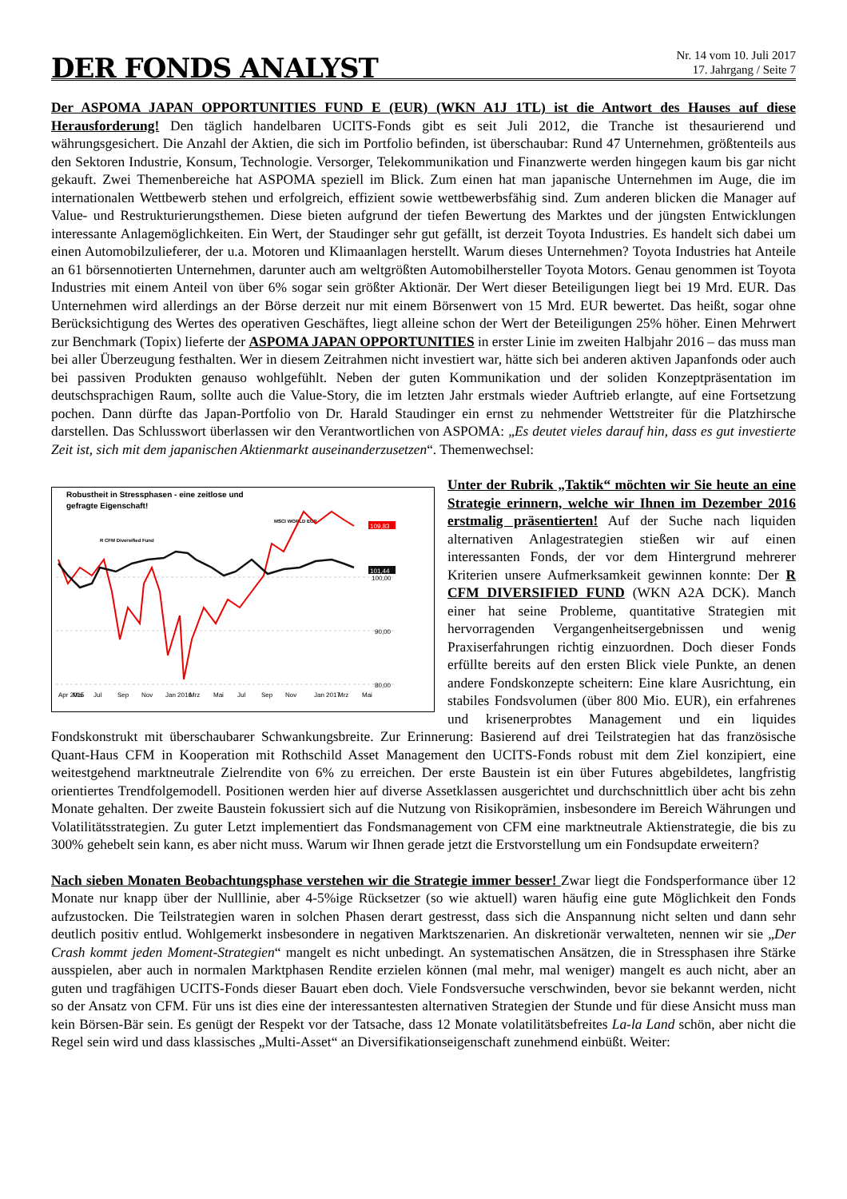DER FONDS ANALYST
Nr. 14 vom 10. Juli 2017
17. Jahrgang / Seite 7
Der ASPOMA JAPAN OPPORTUNITIES FUND E (EUR) (WKN A1J 1TL) ist die Antwort des Hauses auf diese Herausforderung! Den täglich handelbaren UCITS-Fonds gibt es seit Juli 2012, die Tranche ist thesaurierend und währungsgesichert. Die Anzahl der Aktien, die sich im Portfolio befinden, ist überschaubar: Rund 47 Unternehmen, größtenteils aus den Sektoren Industrie, Konsum, Technologie. Versorger, Telekommunikation und Finanzwerte werden hingegen kaum bis gar nicht gekauft. Zwei Themenbereiche hat ASPOMA speziell im Blick. Zum einen hat man japanische Unternehmen im Auge, die im internationalen Wettbewerb stehen und erfolgreich, effizient sowie wettbewerbsfähig sind. Zum anderen blicken die Manager auf Value- und Restrukturierungsthemen. Diese bieten aufgrund der tiefen Bewertung des Marktes und der jüngsten Entwicklungen interessante Anlagemöglichkeiten. Ein Wert, der Staudinger sehr gut gefällt, ist derzeit Toyota Industries. Es handelt sich dabei um einen Automobilzulieferer, der u.a. Motoren und Klimaanlagen herstellt. Warum dieses Unternehmen? Toyota Industries hat Anteile an 61 börsennotierten Unternehmen, darunter auch am weltgrößten Automobilhersteller Toyota Motors. Genau genommen ist Toyota Industries mit einem Anteil von über 6% sogar sein größter Aktionär. Der Wert dieser Beteiligungen liegt bei 19 Mrd. EUR. Das Unternehmen wird allerdings an der Börse derzeit nur mit einem Börsenwert von 15 Mrd. EUR bewertet. Das heißt, sogar ohne Berücksichtigung des Wertes des operativen Geschäftes, liegt alleine schon der Wert der Beteiligungen 25% höher. Einen Mehrwert zur Benchmark (Topix) lieferte der ASPOMA JAPAN OPPORTUNITIES in erster Linie im zweiten Halbjahr 2016 – das muss man bei aller Überzeugung festhalten. Wer in diesem Zeitrahmen nicht investiert war, hätte sich bei anderen aktiven Japanfonds oder auch bei passiven Produkten genauso wohlgefühlt. Neben der guten Kommunikation und der soliden Konzeptpräsentation im deutschsprachigen Raum, sollte auch die Value-Story, die im letzten Jahr erstmals wieder Auftrieb erlangte, auf eine Fortsetzung pochen. Dann dürfte das Japan-Portfolio von Dr. Harald Staudinger ein ernst zu nehmender Wettstreiter für die Platzhirsche darstellen. Das Schlusswort überlassen wir den Verantwortlichen von ASPOMA: „Es deutet vieles darauf hin, dass es gut investierte Zeit ist, sich mit dem japanischen Aktienmarkt auseinanderzusetzen“. Themenwechsel:
Robustheit in Stressphasen - eine zeitlose und
gefragte Eigenschaft!
MSCI WORLD EUR
R CFM Diversified Fund
109,83
101,44
100,00
90,00
80,00
Apr 2015
Mai
Jul
Sep
Nov
Jan 2016
Mrz
Mai
Jul
Sep
Nov
Jan 2017
Mrz
Mai
Unter der Rubrik „Taktik“ möchten wir Sie heute an eine Strategie erinnern, welche wir Ihnen im Dezember 2016 erstmalig präsentierten! Auf der Suche nach liquiden alternativen Anlagestrategien stießen wir auf einen interessanten Fonds, der vor dem Hintergrund mehrerer Kriterien unsere Aufmerksamkeit gewinnen konnte: Der R CFM DIVERSIFIED FUND (WKN A2A DCK). Manch einer hat seine Probleme, quantitative Strategien mit hervorragenden Vergangenheitsergebnissen und wenig Praxiserfahrungen richtig einzuordnen. Doch dieser Fonds erfüllte bereits auf den ersten Blick viele Punkte, an denen andere Fondskonzepte scheitern: Eine klare Ausrichtung, ein stabiles Fondsvolumen (über 800 Mio. EUR), ein erfahrenes und krisenerprobtes Management und ein liquides Fondskonstrukt mit überschaubarer Schwankungsbreite. Zur Erinnerung: Basierend auf drei Teilstrategien hat das französische Quant-Haus CFM in Kooperation mit Rothschild Asset Management den UCITS-Fonds robust mit dem Ziel konzipiert, eine weitestgehend marktneutrale Zielrendite von 6% zu erreichen. Der erste Baustein ist ein über Futures abgebildetes, langfristig orientiertes Trendfolgemodell. Positionen werden hier auf diverse Assetklassen ausgerichtet und durchschnittlich über acht bis zehn Monate gehalten. Der zweite Baustein fokussiert sich auf die Nutzung von Risikoprämien, insbesondere im Bereich Währungen und Volatilitätsstrategien. Zu guter Letzt implementiert das Fondsmanagement von CFM eine marktneutrale Aktienstrategie, die bis zu 300% gehebelt sein kann, es aber nicht muss. Warum wir Ihnen gerade jetzt die Erstvorstellung um ein Fondsupdate erweitern?
Nach sieben Monaten Beobachtungsphase verstehen wir die Strategie immer besser! Zwar liegt die Fondsperformance über 12 Monate nur knapp über der Nulllinie, aber 4-5%ige Rücksetzer (so wie aktuell) waren häufig eine gute Möglichkeit den Fonds aufzustocken. Die Teilstrategien waren in solchen Phasen derart gestresst, dass sich die Anspannung nicht selten und dann sehr deutlich positiv entlud. Wohlgemerkt insbesondere in negativen Marktszenarien. An diskretionär verwalteten, nennen wir sie „Der Crash kommt jeden Moment-Strategien“ mangelt es nicht unbedingt. An systematischen Ansätzen, die in Stressphasen ihre Stärke ausspielen, aber auch in normalen Marktphasen Rendite erzielen können (mal mehr, mal weniger) mangelt es auch nicht, aber an guten und tragfähigen UCITS-Fonds dieser Bauart eben doch. Viele Fondsversuche verschwinden, bevor sie bekannt werden, nicht so der Ansatz von CFM. Für uns ist dies eine der interessantesten alternativen Strategien der Stunde und für diese Ansicht muss man kein Börsen-Bär sein. Es genügt der Respekt vor der Tatsache, dass 12 Monate volatilitätsbefreites La-la Land schön, aber nicht die Regel sein wird und dass klassisches „Multi-Asset“ an Diversifikationseigenschaft zunehmend einbüßt. Weiter: